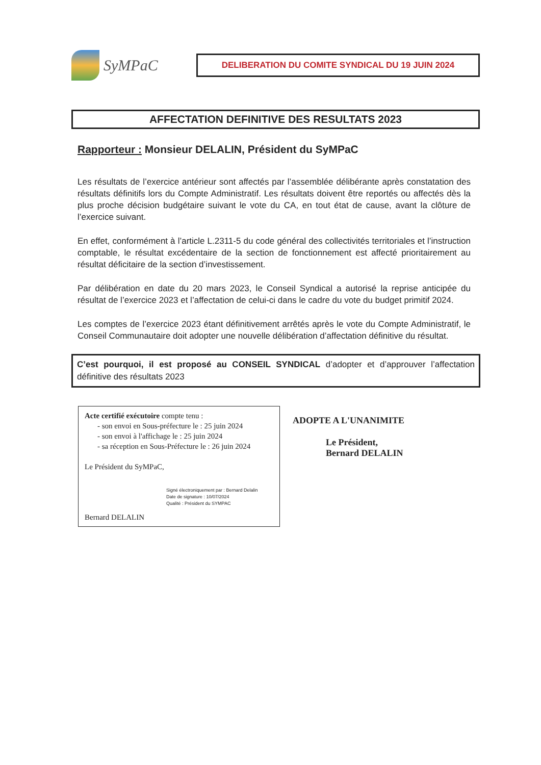SyMPaC
DELIBERATION DU COMITE SYNDICAL DU 19 JUIN 2024
AFFECTATION DEFINITIVE DES RESULTATS 2023
Rapporteur : Monsieur DELALIN, Président du SyMPaC
Les résultats de l’exercice antérieur sont affectés par l’assemblée délibérante après constatation des résultats définitifs lors du Compte Administratif. Les résultats doivent être reportés ou affectés dès la plus proche décision budgétaire suivant le vote du CA, en tout état de cause, avant la clôture de l’exercice suivant.
En effet, conformément à l’article L.2311-5 du code général des collectivités territoriales et l’instruction comptable, le résultat excédentaire de la section de fonctionnement est affecté prioritairement au résultat déficitaire de la section d’investissement.
Par délibération en date du 20 mars 2023, le Conseil Syndical a autorisé la reprise anticipée du résultat de l’exercice 2023 et l’affectation de celui-ci dans le cadre du vote du budget primitif 2024.
Les comptes de l’exercice 2023 étant définitivement arrêtés après le vote du Compte Administratif, le Conseil Communautaire doit adopter une nouvelle délibération d’affectation définitive du résultat.
C’est pourquoi, il est proposé au CONSEIL SYNDICAL d’adopter et d’approuver l’affectation définitive des résultats 2023
Acte certifié exécutoire compte tenu :
- son envoi en Sous-préfecture le : 25 juin 2024
- son envoi à l'affichage le : 25 juin 2024
- sa réception en Sous-Préfecture le : 26 juin 2024
Le Président du SyMPaC,
Signé électroniquement par : Bernard Delalin
Date de signature : 10/07/2024
Qualité : Président du SYMPAC
Bernard DELALIN
ADOPTE A L'UNANIMITE
Le Président,
Bernard DELALIN